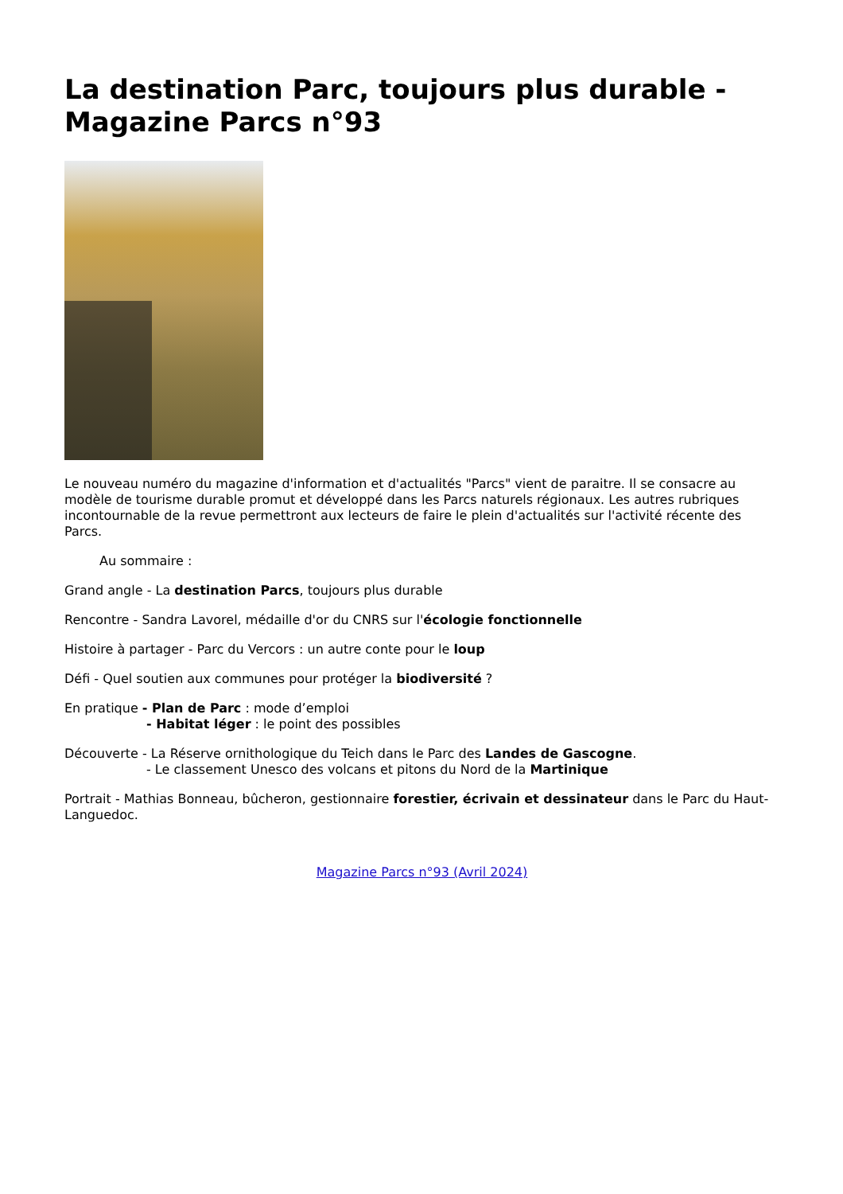La destination Parc, toujours plus durable - Magazine Parcs n°93
Le nouveau numéro du magazine d'information et d'actualités "Parcs" vient de paraitre. Il se consacre au modèle de tourisme durable promut et développé dans les Parcs naturels régionaux. Les autres rubriques incontournable de la revue permettront aux lecteurs de faire le plein d'actualités sur l'activité récente des Parcs.
Au sommaire :
Grand angle - La destination Parcs, toujours plus durable
Rencontre - Sandra Lavorel, médaille d'or du CNRS sur l'écologie fonctionnelle
Histoire à partager - Parc du Vercors : un autre conte pour le loup
Défi - Quel soutien aux communes pour protéger la biodiversité ?
En pratique - Plan de Parc : mode d’emploi
- Habitat léger : le point des possibles
Découverte - La Réserve ornithologique du Teich dans le Parc des Landes de Gascogne.
- Le classement Unesco des volcans et pitons du Nord de la Martinique
Portrait - Mathias Bonneau, bûcheron, gestionnaire forestier, écrivain et dessinateur dans le Parc du Haut-Languedoc.
Magazine Parcs n°93 (Avril 2024)